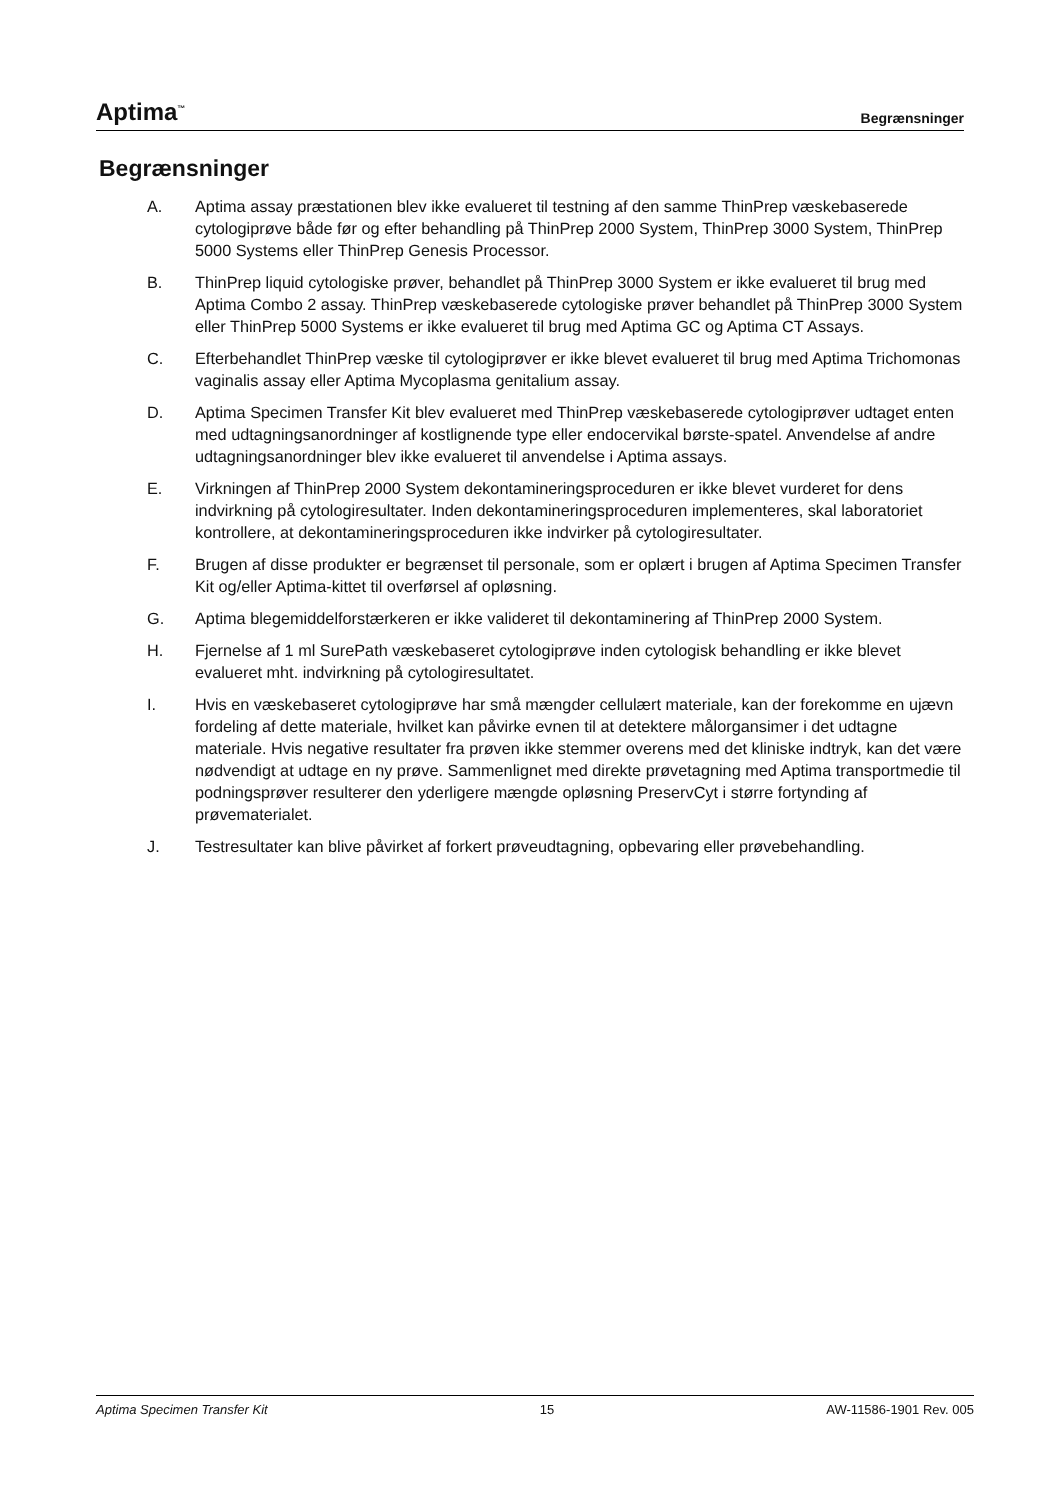Aptima<sup>™</sup> Begrænsninger
Begrænsninger
A. Aptima assay præstationen blev ikke evalueret til testning af den samme ThinPrep væskebaserede cytologiprøve både før og efter behandling på ThinPrep 2000 System, ThinPrep 3000 System, ThinPrep 5000 Systems eller ThinPrep Genesis Processor.
B. ThinPrep liquid cytologiske prøver, behandlet på ThinPrep 3000 System er ikke evalueret til brug med Aptima Combo 2 assay. ThinPrep væskebaserede cytologiske prøver behandlet på ThinPrep 3000 System eller ThinPrep 5000 Systems er ikke evalueret til brug med Aptima GC og Aptima CT Assays.
C. Efterbehandlet ThinPrep væske til cytologiprøver er ikke blevet evalueret til brug med Aptima Trichomonas vaginalis assay eller Aptima Mycoplasma genitalium assay.
D. Aptima Specimen Transfer Kit blev evalueret med ThinPrep væskebaserede cytologiprøver udtaget enten med udtagningsanordninger af kostlignende type eller endocervikal børste-spatel. Anvendelse af andre udtagningsanordninger blev ikke evalueret til anvendelse i Aptima assays.
E. Virkningen af ThinPrep 2000 System dekontamineringsproceduren er ikke blevet vurderet for dens indvirkning på cytologiresultater. Inden dekontamineringsproceduren implementeres, skal laboratoriet kontrollere, at dekontamineringsproceduren ikke indvirker på cytologiresultater.
F. Brugen af disse produkter er begrænset til personale, som er oplært i brugen af Aptima Specimen Transfer Kit og/eller Aptima-kittet til overførsel af opløsning.
G. Aptima blegemiddelforstærkeren er ikke valideret til dekontaminering af ThinPrep 2000 System.
H. Fjernelse af 1 ml SurePath væskebaseret cytologiprøve inden cytologisk behandling er ikke blevet evalueret mht. indvirkning på cytologiresultatet.
I. Hvis en væskebaseret cytologiprøve har små mængder cellulært materiale, kan der forekomme en ujævn fordeling af dette materiale, hvilket kan påvirke evnen til at detektere målorgansimer i det udtagne materiale. Hvis negative resultater fra prøven ikke stemmer overens med det kliniske indtryk, kan det være nødvendigt at udtage en ny prøve. Sammenlignet med direkte prøvetagning med Aptima transportmedie til podningsprøver resulterer den yderligere mængde opløsning PreservCyt i større fortynding af prøvematerialet.
J. Testresultater kan blive påvirket af forkert prøveudtagning, opbevaring eller prøvebehandling.
Aptima Specimen Transfer Kit 15 AW-11586-1901 Rev. 005